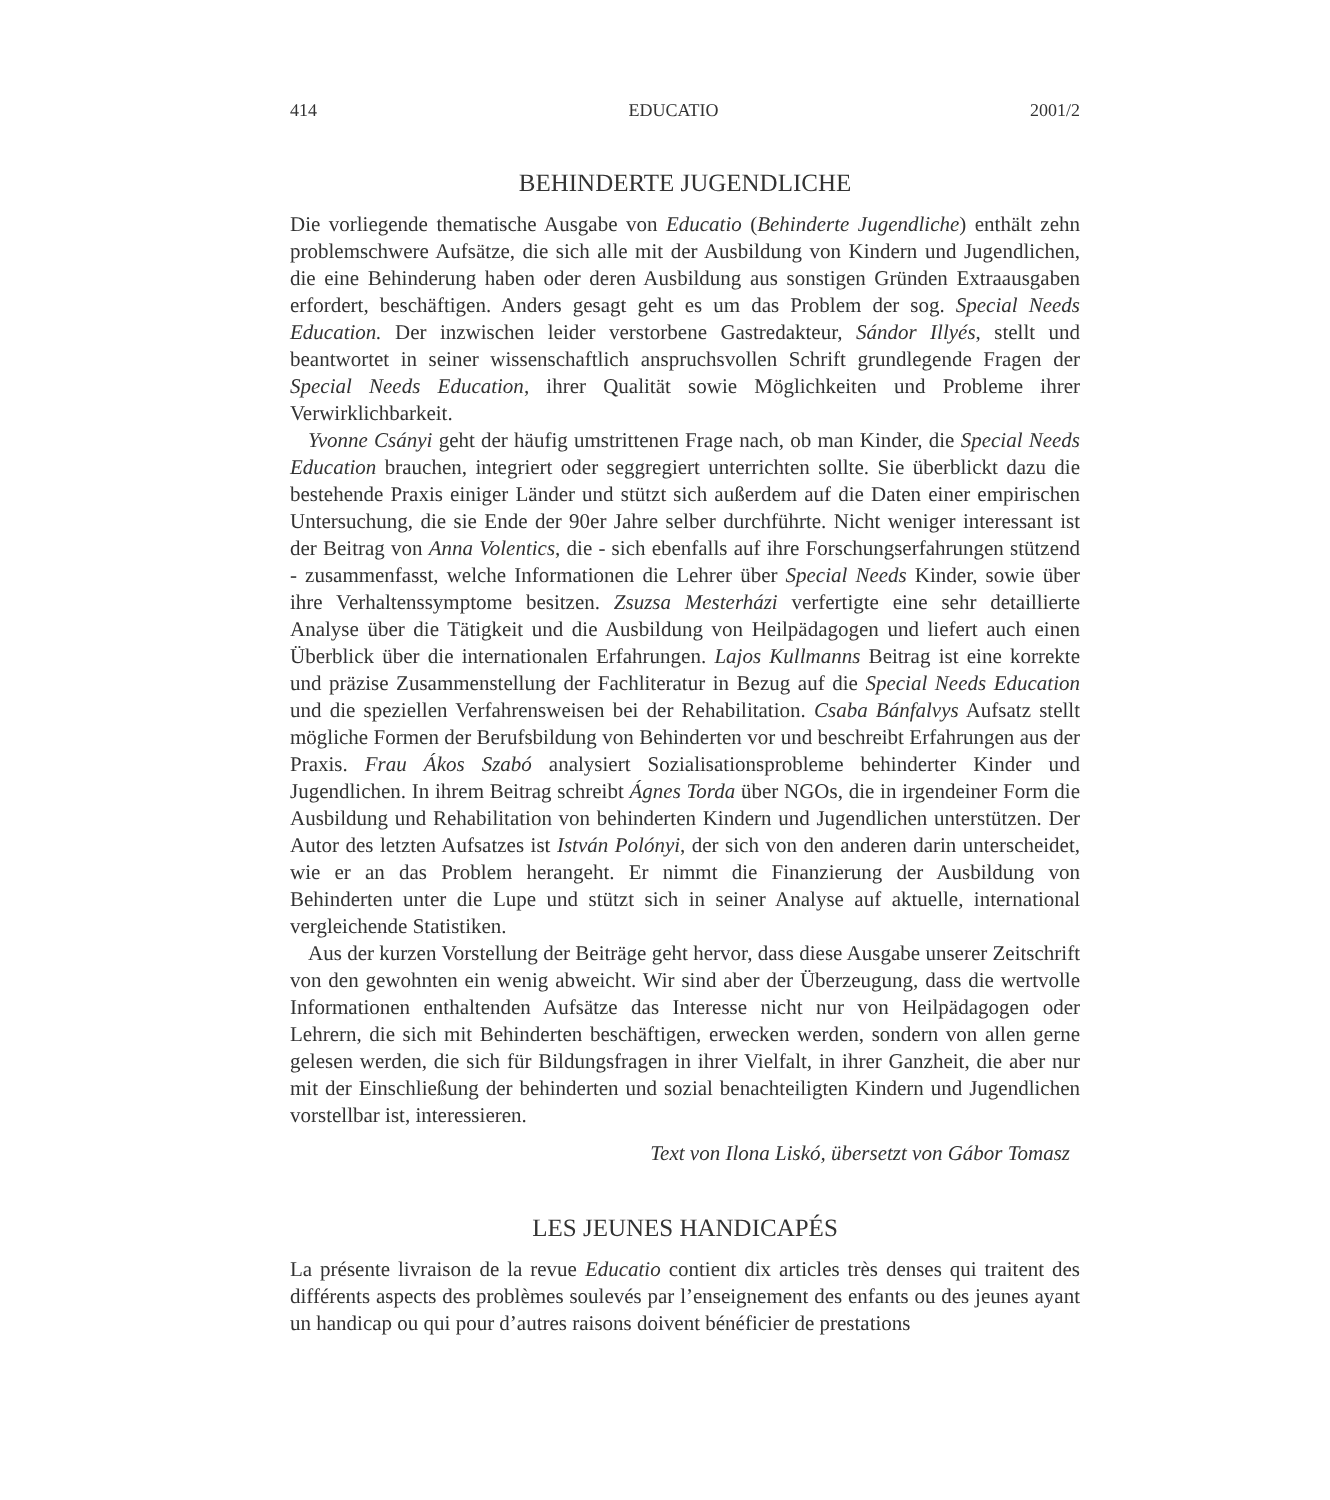414 EDUCATIO 2001/2
BEHINDERTE JUGENDLICHE
Die vorliegende thematische Ausgabe von Educatio (Behinderte Jugendliche) enthält zehn problemschwere Aufsätze, die sich alle mit der Ausbildung von Kindern und Jugendlichen, die eine Behinderung haben oder deren Ausbildung aus sonstigen Gründen Extraausgaben erfordert, beschäftigen. Anders gesagt geht es um das Problem der sog. Special Needs Education. Der inzwischen leider verstorbene Gastredakteur, Sándor Illyés, stellt und beantwortet in seiner wissenschaftlich anspruchsvollen Schrift grundlegende Fragen der Special Needs Education, ihrer Qualität sowie Möglichkeiten und Probleme ihrer Verwirklichbarkeit.
Yvonne Csányi geht der häufig umstrittenen Frage nach, ob man Kinder, die Special Needs Education brauchen, integriert oder seggregiert unterrichten sollte. Sie überblickt dazu die bestehende Praxis einiger Länder und stützt sich außerdem auf die Daten einer empirischen Untersuchung, die sie Ende der 90er Jahre selber durchführte. Nicht weniger interessant ist der Beitrag von Anna Volentics, die - sich ebenfalls auf ihre Forschungserfahrungen stützend - zusammenfasst, welche Informationen die Lehrer über Special Needs Kinder, sowie über ihre Verhaltenssymptome besitzen. Zsuzsa Mesterházi verfertigte eine sehr detaillierte Analyse über die Tätigkeit und die Ausbildung von Heilpädagogen und liefert auch einen Überblick über die internationalen Erfahrungen. Lajos Kullmanns Beitrag ist eine korrekte und präzise Zusammenstellung der Fachliteratur in Bezug auf die Special Needs Education und die speziellen Verfahrensweisen bei der Rehabilitation. Csaba Bánfalvys Aufsatz stellt mögliche Formen der Berufsbildung von Behinderten vor und beschreibt Erfahrungen aus der Praxis. Frau Ákos Szabó analysiert Sozialisationsprobleme behinderter Kinder und Jugendlichen. In ihrem Beitrag schreibt Ágnes Torda über NGOs, die in irgendeiner Form die Ausbildung und Rehabilitation von behinderten Kindern und Jugendlichen unterstützen. Der Autor des letzten Aufsatzes ist István Polónyi, der sich von den anderen darin unterscheidet, wie er an das Problem herangeht. Er nimmt die Finanzierung der Ausbildung von Behinderten unter die Lupe und stützt sich in seiner Analyse auf aktuelle, international vergleichende Statistiken.
Aus der kurzen Vorstellung der Beiträge geht hervor, dass diese Ausgabe unserer Zeitschrift von den gewohnten ein wenig abweicht. Wir sind aber der Überzeugung, dass die wertvolle Informationen enthaltenden Aufsätze das Interesse nicht nur von Heilpädagogen oder Lehrern, die sich mit Behinderten beschäftigen, erwecken werden, sondern von allen gerne gelesen werden, die sich für Bildungsfragen in ihrer Vielfalt, in ihrer Ganzheit, die aber nur mit der Einschließung der behinderten und sozial benachteiligten Kindern und Jugendlichen vorstellbar ist, interessieren.
Text von Ilona Liskó, übersetzt von Gábor Tomasz
LES JEUNES HANDICAPÉS
La présente livraison de la revue Educatio contient dix articles très denses qui traitent des différents aspects des problèmes soulevés par l’enseignement des enfants ou des jeunes ayant un handicap ou qui pour d’autres raisons doivent bénéficier de prestations